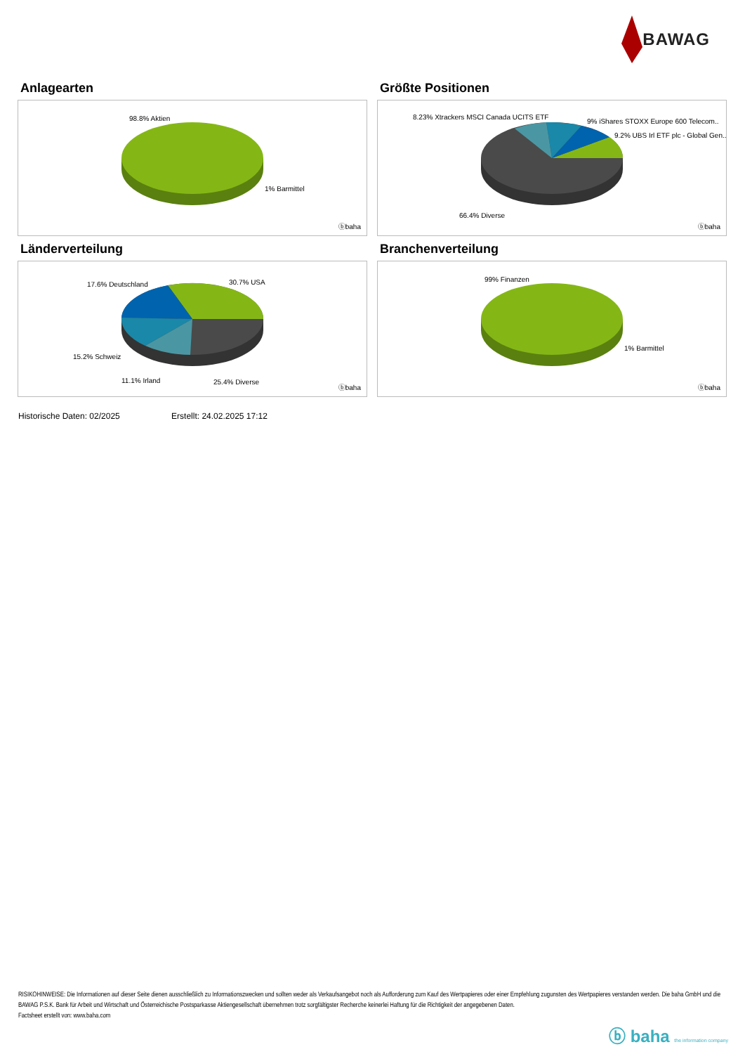BAWAG
Anlagearten
98.8% Aktien
1% Barmittel
ⓑbaha
Größte Positionen
8.23% Xtrackers MSCI Canada UCITS ETF
9% iShares STOXX Europe 600 Telecom..
9.2% UBS Irl ETF plc - Global Gen..
66.4% Diverse
ⓑbaha
Länderverteilung
17.6% Deutschland 30.7% USA
15.2% Schweiz
11.1% Irland 25.4% Diverse
ⓑbaha
Branchenverteilung
99% Finanzen
1% Barmittel
ⓑbaha
Historische Daten: 02/2025 Erstellt: 24.02.2025 17:12
RISIKOHINWEISE: Die Informationen auf dieser Seite dienen ausschließlich zu Informationszwecken und sollten weder als Verkaufsangebot noch als Aufforderung zum Kauf des Wertpapieres oder einer Empfehlung zugunsten des Wertpapieres verstanden werden. Die baha GmbH und die BAWAG P.S.K. Bank für Arbeit und Wirtschaft und Österreichische Postsparkasse Aktiengesellschaft übernehmen trotz sorgfältigster Recherche keinerlei Haftung für die Richtigkeit der angegebenen Daten.
Factsheet erstellt von: www.baha.com
ⓑ baha the information company